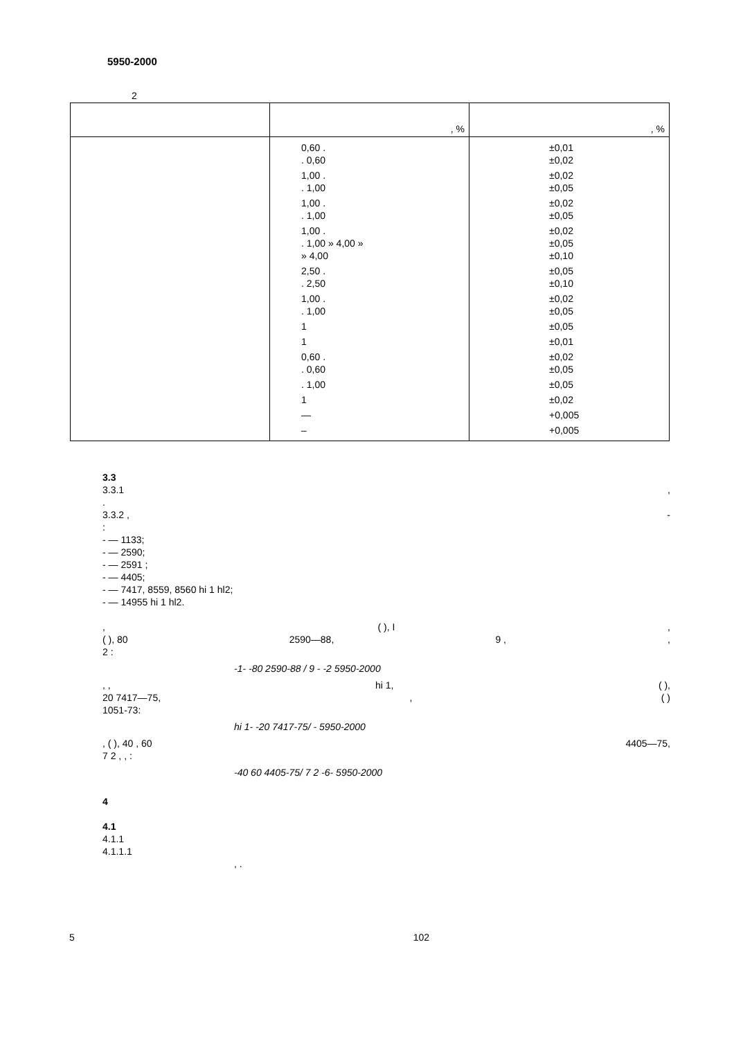5950-2000
2
| | , % | , % |
| --- | --- | --- |
| | 0,60 . . 0,60 1,00 . . 1,00 1,00 . . 1,00 1,00 . . 1,00 » 4,00 » » 4,00 2,50 . . 2,50 1,00 . . 1,00 1 1 0,60 . . 0,60 . 1,00 1 — – | ±0,01 ±0,02 ±0,02 ±0,05 ±0,02 ±0,05 ±0,02 ±0,05 ±0,10 ±0,05 ±0,10 ±0,02 ±0,05 ±0,05 ±0,01 ±0,02 ±0,05 ±0,05 ±0,02 +0,005 +0,005 |
3.3
3.3.1,
.
3.3.2 , -
:
- — 1133;
- — 2590;
- — 2591 ;
- — 4405;
- — 7417, 8559, 8560 hi 1 hl2;
- — 14955 hi 1 hl2.
, ( ), I,
( ), 80 2590—88, 9 ,,
2 :
-1- -80 2590-88 / 9 - -2 5950-2000
, , hi 1, ( ),
20 7417—75,, ( )
1051-73:
hi 1- -20 7417-75/ - 5950-2000
, ( ), 40 , 60 4405—75,
7 2 , , :
-40 60 4405-75/ 7 2 -6- 5950-2000
4
4.1
4.1.1
4.1.1.1
, .
5 102